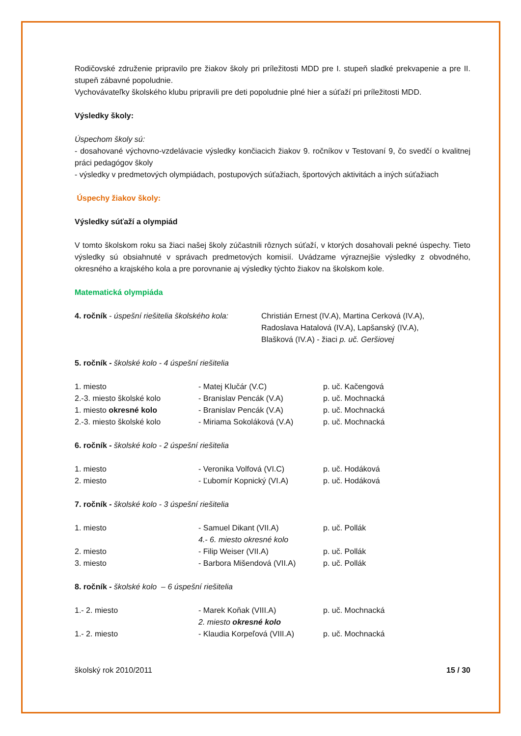Rodičovské združenie pripravilo pre žiakov školy pri príležitosti MDD pre I. stupeň sladké prekvapenie a pre II. stupeň zábavné popoludnie.
Vychovávateľky školského klubu pripravili pre deti popoludnie plné hier a súťaží pri príležitosti MDD.
Výsledky školy:
Úspechom školy sú:
- dosahované výchovno-vzdelávacie výsledky končiacich žiakov 9. ročníkov v Testovaní 9, čo svedčí o kvalitnej práci pedagógov školy
- výsledky v predmetových olympiádach, postupových súťažiach, športových aktivitách a iných súťažiach
Úspechy žiakov školy:
Výsledky súťaží a olympiád
V tomto školskom roku sa žiaci našej školy zúčastnili rôznych súťaží, v ktorých dosahovali pekné úspechy. Tieto výsledky sú obsiahnuté v správach predmetových komisií. Uvádzame výraznejšie výsledky z obvodného, okresného a krajského kola a pre porovnanie aj výsledky týchto žiakov na školskom kole.
Matematická olympiáda
| 4. ročník - úspešní riešitelia školského kola: | Christián Ernest (IV.A), Martina Cerková (IV.A), Radoslava Hatalová (IV.A), Lapšanský (IV.A), Blašková (IV.A) - žiaci p. uč. Geršiovej |
5. ročník - školské kolo - 4 úspešní riešitelia
| 1. miesto | - Matej Klučár (V.C) | p. uč. Kačengová |
| 2.-3. miesto školské kolo | - Branislav Pencák (V.A) | p. uč. Mochnacká |
| 1. miesto okresné kolo | - Branislav Pencák (V.A) | p. uč. Mochnacká |
| 2.-3. miesto školské kolo | - Miriama Sokoláková (V.A) | p. uč. Mochnacká |
6. ročník - školské kolo - 2 úspešní riešitelia
| 1. miesto | - Veronika Volfová (VI.C) | p. uč. Hodáková |
| 2. miesto | - Ľubomír Kopnický (VI.A) | p. uč. Hodáková |
7. ročník - školské kolo - 3 úspešní riešitelia
| 1. miesto | - Samuel Dikant (VII.A) 4.- 6. miesto okresné kolo | p. uč. Pollák |
| 2. miesto | - Filip Weiser (VII.A) | p. uč. Pollák |
| 3. miesto | - Barbora Mišendová (VII.A) | p. uč. Pollák |
8. ročník - školské kolo – 6 úspešní riešitelia
| 1.- 2. miesto | - Marek Koňak (VIII.A) 2. miesto okresné kolo | p. uč. Mochnacká |
| 1.- 2. miesto | - Klaudia Korpeľová (VIII.A) | p. uč. Mochnacká |
školský rok 2010/2011 15 / 30